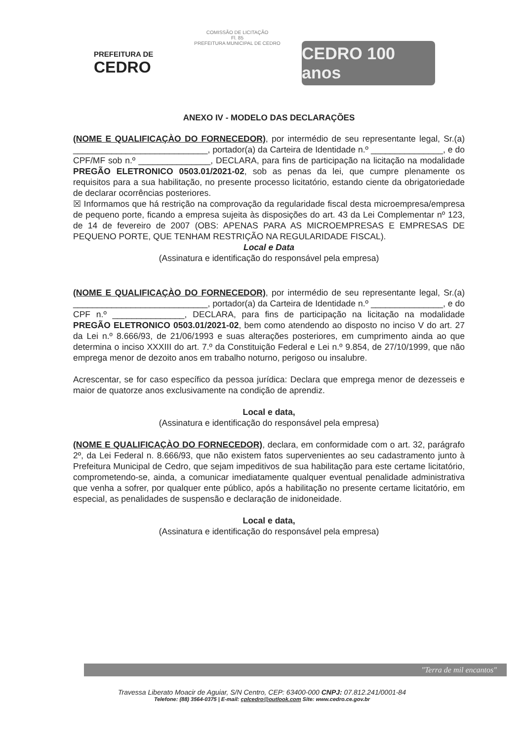COMISSÃO DE LICITAÇÃO
Fl. 85
PREFEITURA MUNICIPAL DE CEDRO
PREFEITURA DE
CEDRO
CEDRO 100 anos
ANEXO IV - MODELO DAS DECLARAÇÕES
(NOME E QUALIFICAÇÀO DO FORNECEDOR), por intermédio de seu representante legal, Sr.(a) ____________________________, portador(a) da Carteira de Identidade n.º _______________, e do CPF/MF sob n.º _______________, DECLARA, para fins de participação na licitação na modalidade PREGÃO ELETRONICO 0503.01/2021-02, sob as penas da lei, que cumpre plenamente os requisitos para a sua habilitação, no presente processo licitatório, estando ciente da obrigatoriedade de declarar ocorrências posteriores.
☒ Informamos que há restrição na comprovação da regularidade fiscal desta microempresa/empresa de pequeno porte, ficando a empresa sujeita às disposições do art. 43 da Lei Complementar nº 123, de 14 de fevereiro de 2007 (OBS: APENAS PARA AS MICROEMPRESAS E EMPRESAS DE PEQUENO PORTE, QUE TENHAM RESTRIÇÃO NA REGULARIDADE FISCAL).
Local e Data
(Assinatura e identificação do responsável pela empresa)
(NOME E QUALIFICAÇÀO DO FORNECEDOR), por intermédio de seu representante legal, Sr.(a) ____________________________, portador(a) da Carteira de Identidade n.º _______________, e do CPF n.º _______________, DECLARA, para fins de participação na licitação na modalidade PREGÃO ELETRONICO 0503.01/2021-02, bem como atendendo ao disposto no inciso V do art. 27 da Lei n.º 8.666/93, de 21/06/1993 e suas alterações posteriores, em cumprimento ainda ao que determina o inciso XXXIII do art. 7.º da Constituição Federal e Lei n.º 9.854, de 27/10/1999, que não emprega menor de dezoito anos em trabalho noturno, perigoso ou insalubre.
Acrescentar, se for caso específico da pessoa jurídica: Declara que emprega menor de dezesseis e maior de quatorze anos exclusivamente na condição de aprendiz.
Local e data,
(Assinatura e identificação do responsável pela empresa)
(NOME E QUALIFICAÇÀO DO FORNECEDOR), declara, em conformidade com o art. 32, parágrafo 2º, da Lei Federal n. 8.666/93, que não existem fatos supervenientes ao seu cadastramento junto à Prefeitura Municipal de Cedro, que sejam impeditivos de sua habilitação para este certame licitatório, comprometendo-se, ainda, a comunicar imediatamente qualquer eventual penalidade administrativa que venha a sofrer, por qualquer ente público, após a habilitação no presente certame licitatório, em especial, as penalidades de suspensão e declaração de inidoneidade.
Local e data,
(Assinatura e identificação do responsável pela empresa)
"Terra de mil encantos"
Travessa Liberato Moacir de Aguiar, S/N Centro, CEP: 63400-000 CNPJ: 07.812.241/0001-84
Telefone: (88) 3564-0375 | E-mail: cplcedro@outlook.com Site: www.cedro.ce.gov.br